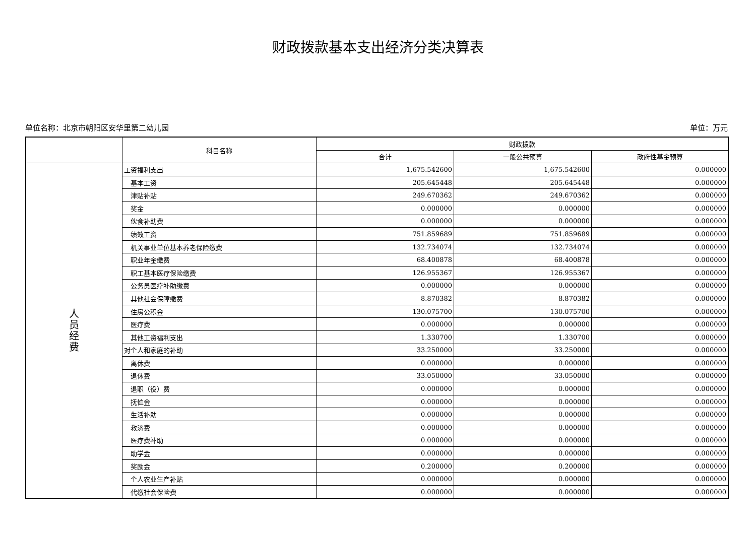财政拨款基本支出经济分类决算表
单位名称：北京市朝阳区安华里第二幼儿园 单位：万元
| | 科目名称 | 财政拨款 | | |
| --- | --- | --- | --- | --- |
| | | 合计 | 一般公共预算 | 政府性基金预算 |
| 人 员 经 费 | 工资福利支出 | 1,675.542600 | 1,675.542600 | 0.000000 |
| | 基本工资 | 205.645448 | 205.645448 | 0.000000 |
| | 津贴补贴 | 249.670362 | 249.670362 | 0.000000 |
| | 奖金 | 0.000000 | 0.000000 | 0.000000 |
| | 伙食补助费 | 0.000000 | 0.000000 | 0.000000 |
| | 绩效工资 | 751.859689 | 751.859689 | 0.000000 |
| | 机关事业单位基本养老保险缴费 | 132.734074 | 132.734074 | 0.000000 |
| | 职业年金缴费 | 68.400878 | 68.400878 | 0.000000 |
| | 职工基本医疗保险缴费 | 126.955367 | 126.955367 | 0.000000 |
| | 公务员医疗补助缴费 | 0.000000 | 0.000000 | 0.000000 |
| | 其他社会保障缴费 | 8.870382 | 8.870382 | 0.000000 |
| | 住房公积金 | 130.075700 | 130.075700 | 0.000000 |
| | 医疗费 | 0.000000 | 0.000000 | 0.000000 |
| | 其他工资福利支出 | 1.330700 | 1.330700 | 0.000000 |
| | 对个人和家庭的补助 | 33.250000 | 33.250000 | 0.000000 |
| | 离休费 | 0.000000 | 0.000000 | 0.000000 |
| | 退休费 | 33.050000 | 33.050000 | 0.000000 |
| | 退职（役）费 | 0.000000 | 0.000000 | 0.000000 |
| | 抚恤金 | 0.000000 | 0.000000 | 0.000000 |
| | 生活补助 | 0.000000 | 0.000000 | 0.000000 |
| | 救济费 | 0.000000 | 0.000000 | 0.000000 |
| | 医疗费补助 | 0.000000 | 0.000000 | 0.000000 |
| | 助学金 | 0.000000 | 0.000000 | 0.000000 |
| | 奖励金 | 0.200000 | 0.200000 | 0.000000 |
| | 个人农业生产补贴 | 0.000000 | 0.000000 | 0.000000 |
| | 代缴社会保险费 | 0.000000 | 0.000000 | 0.000000 |